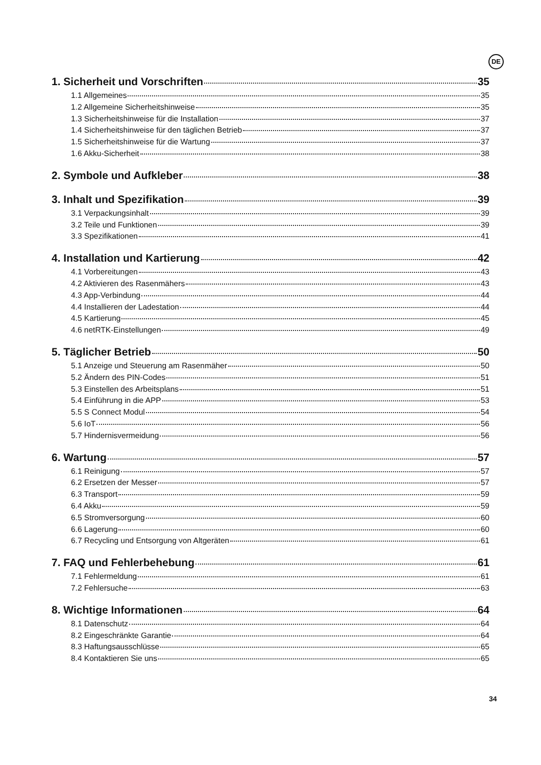DE
1. Sicherheit und Vorschriften 35
1.1 Allgemeines 35
1.2 Allgemeine Sicherheitshinweise 35
1.3 Sicherheitshinweise für die Installation 37
1.4 Sicherheitshinweise für den täglichen Betrieb 37
1.5 Sicherheitshinweise für die Wartung 37
1.6 Akku-Sicherheit 38
2. Symbole und Aufkleber 38
3. Inhalt und Spezifikation 39
3.1 Verpackungsinhalt 39
3.2 Teile und Funktionen 39
3.3 Spezifikationen 41
4. Installation und Kartierung 42
4.1 Vorbereitungen 43
4.2 Aktivieren des Rasenmähers 43
4.3 App-Verbindung 44
4.4 Installieren der Ladestation 44
4.5 Kartierung 45
4.6 netRTK-Einstellungen 49
5. Täglicher Betrieb 50
5.1 Anzeige und Steuerung am Rasenmäher 50
5.2 Ändern des PIN-Codes 51
5.3 Einstellen des Arbeitsplans 51
5.4 Einführung in die APP 53
5.5 S Connect Modul 54
5.6 IoT 56
5.7 Hindernisvermeidung 56
6. Wartung 57
6.1 Reinigung 57
6.2 Ersetzen der Messer 57
6.3 Transport 59
6.4 Akku 59
6.5 Stromversorgung 60
6.6 Lagerung 60
6.7 Recycling und Entsorgung von Altgeräten 61
7. FAQ und Fehlerbehebung 61
7.1 Fehlermeldung 61
7.2 Fehlersuche 63
8. Wichtige Informationen 64
8.1 Datenschutz 64
8.2 Eingeschränkte Garantie 64
8.3 Haftungsausschlüsse 65
8.4 Kontaktieren Sie uns 65
34